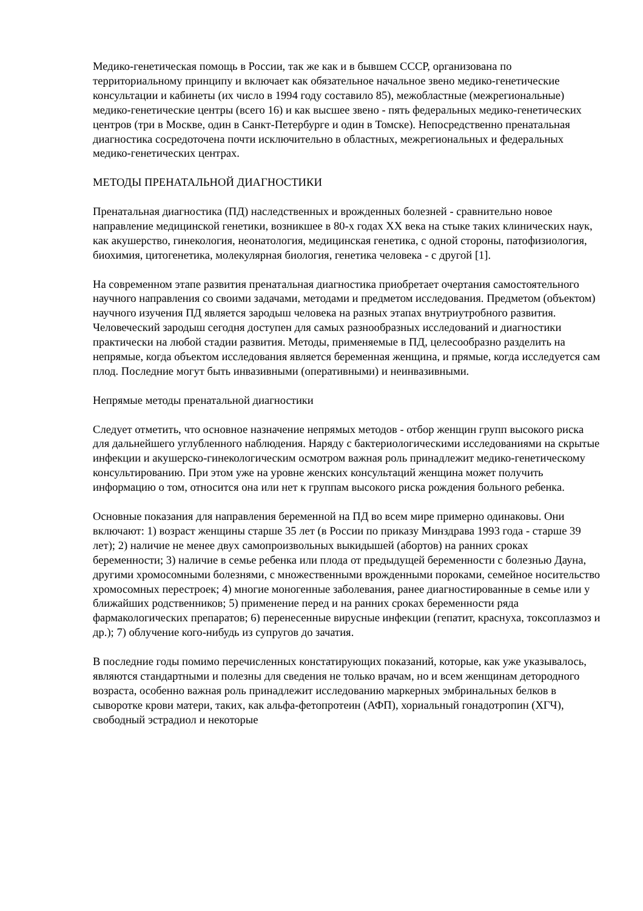Медико-генетическая помощь в России, так же как и в бывшем СССР, организована по территориальному принципу и включает как обязательное начальное звено медико-генетические консультации и кабинеты (их число в 1994 году составило 85), межобластные (межрегиональные) медико-генетические центры (всего 16) и как высшее звено - пять федеральных медико-генетических центров (три в Москве, один в Санкт-Петербурге и один в Томске). Непосредственно пренатальная диагностика сосредоточена почти исключительно в областных, межрегиональных и федеральных медико-генетических центрах.
МЕТОДЫ ПРЕНАТАЛЬНОЙ ДИАГНОСТИКИ
Пренатальная диагностика (ПД) наследственных и врожденных болезней - сравнительно новое направление медицинской генетики, возникшее в 80-х годах XX века на стыке таких клинических наук, как акушерство, гинекология, неонатология, медицинская генетика, с одной стороны, патофизиология, биохимия, цитогенетика, молекулярная биология, генетика человека - с другой [1].
На современном этапе развития пренатальная диагностика приобретает очертания самостоятельного научного направления со своими задачами, методами и предметом исследования. Предметом (объектом) научного изучения ПД является зародыш человека на разных этапах внутриутробного развития. Человеческий зародыш сегодня доступен для самых разнообразных исследований и диагностики практически на любой стадии развития. Методы, применяемые в ПД, целесообразно разделить на непрямые, когда объектом исследования является беременная женщина, и прямые, когда исследуется сам плод. Последние могут быть инвазивными (оперативными) и неинвазивными.
Непрямые методы пренатальной диагностики
Следует отметить, что основное назначение непрямых методов - отбор женщин групп высокого риска для дальнейшего углубленного наблюдения. Наряду с бактериологическими исследованиями на скрытые инфекции и акушерско-гинекологическим осмотром важная роль принадлежит медико-генетическому консультированию. При этом уже на уровне женских консультаций женщина может получить информацию о том, относится она или нет к группам высокого риска рождения больного ребенка.
Основные показания для направления беременной на ПД во всем мире примерно одинаковы. Они включают: 1) возраст женщины старше 35 лет (в России по приказу Минздрава 1993 года - старше 39 лет); 2) наличие не менее двух самопроизвольных выкидышей (абортов) на ранних сроках беременности; 3) наличие в семье ребенка или плода от предыдущей беременности с болезнью Дауна, другими хромосомными болезнями, с множественными врожденными пороками, семейное носительство хромосомных перестроек; 4) многие моногенные заболевания, ранее диагностированные в семье или у ближайших родственников; 5) применение перед и на ранних сроках беременности ряда фармакологических препаратов; 6) перенесенные вирусные инфекции (гепатит, краснуха, токсоплазмоз и др.); 7) облучение кого-нибудь из супругов до зачатия.
В последние годы помимо перечисленных констатирующих показаний, которые, как уже указывалось, являются стандартными и полезны для сведения не только врачам, но и всем женщинам детородного возраста, особенно важная роль принадлежит исследованию маркерных эмбринальных белков в сыворотке крови матери, таких, как альфа-фетопротеин (АФП), хориальный гонадотропин (ХГЧ), свободный эстрадиол и некоторые